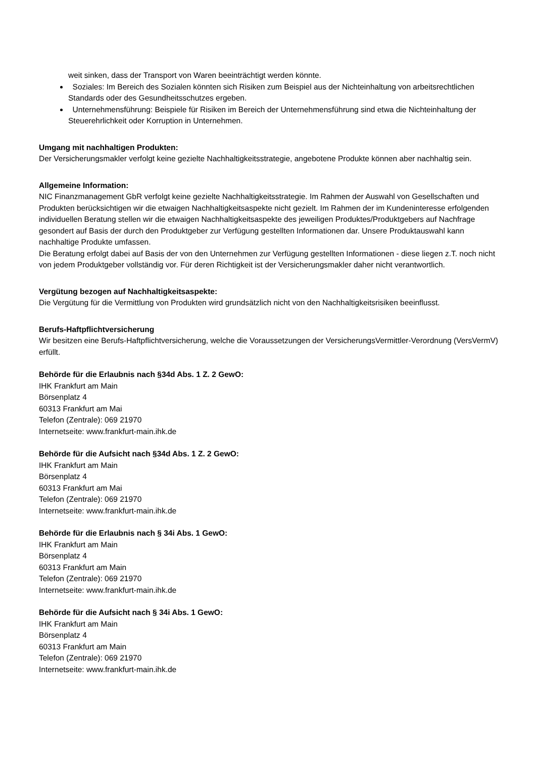weit sinken, dass der Transport von Waren beeinträchtigt werden könnte.
Soziales: Im Bereich des Sozialen könnten sich Risiken zum Beispiel aus der Nichteinhaltung von arbeitsrechtlichen Standards oder des Gesundheitsschutzes ergeben.
Unternehmensführung: Beispiele für Risiken im Bereich der Unternehmensführung sind etwa die Nichteinhaltung der Steuerehrlichkeit oder Korruption in Unternehmen.
Umgang mit nachhaltigen Produkten:
Der Versicherungsmakler verfolgt keine gezielte Nachhaltigkeitsstrategie, angebotene Produkte können aber nachhaltig sein.
Allgemeine Information:
NIC Finanzmanagement GbR verfolgt keine gezielte Nachhaltigkeitsstrategie. Im Rahmen der Auswahl von Gesellschaften und Produkten berücksichtigen wir die etwaigen Nachhaltigkeitsaspekte nicht gezielt. Im Rahmen der im Kundeninteresse erfolgenden individuellen Beratung stellen wir die etwaigen Nachhaltigkeitsaspekte des jeweiligen Produktes/Produktgebers auf Nachfrage gesondert auf Basis der durch den Produktgeber zur Verfügung gestellten Informationen dar. Unsere Produktauswahl kann nachhaltige Produkte umfassen.
Die Beratung erfolgt dabei auf Basis der von den Unternehmen zur Verfügung gestellten Informationen - diese liegen z.T. noch nicht von jedem Produktgeber vollständig vor. Für deren Richtigkeit ist der Versicherungsmakler daher nicht verantwortlich.
Vergütung bezogen auf Nachhaltigkeitsaspekte:
Die Vergütung für die Vermittlung von Produkten wird grundsätzlich nicht von den Nachhaltigkeitsrisiken beeinflusst.
Berufs-Haftpflichtversicherung
Wir besitzen eine Berufs-Haftpflichtversicherung, welche die Voraussetzungen der VersicherungsVermittler-Verordnung (VersVermV) erfüllt.
Behörde für die Erlaubnis nach §34d Abs. 1 Z. 2 GewO:
IHK Frankfurt am Main
Börsenplatz 4
60313 Frankfurt am Mai
Telefon (Zentrale): 069 21970
Internetseite: www.frankfurt-main.ihk.de
Behörde für die Aufsicht nach §34d Abs. 1 Z. 2 GewO:
IHK Frankfurt am Main
Börsenplatz 4
60313 Frankfurt am Mai
Telefon (Zentrale): 069 21970
Internetseite: www.frankfurt-main.ihk.de
Behörde für die Erlaubnis nach § 34i Abs. 1 GewO:
IHK Frankfurt am Main
Börsenplatz 4
60313 Frankfurt am Main
Telefon (Zentrale): 069 21970
Internetseite: www.frankfurt-main.ihk.de
Behörde für die Aufsicht nach § 34i Abs. 1 GewO:
IHK Frankfurt am Main
Börsenplatz 4
60313 Frankfurt am Main
Telefon (Zentrale): 069 21970
Internetseite: www.frankfurt-main.ihk.de